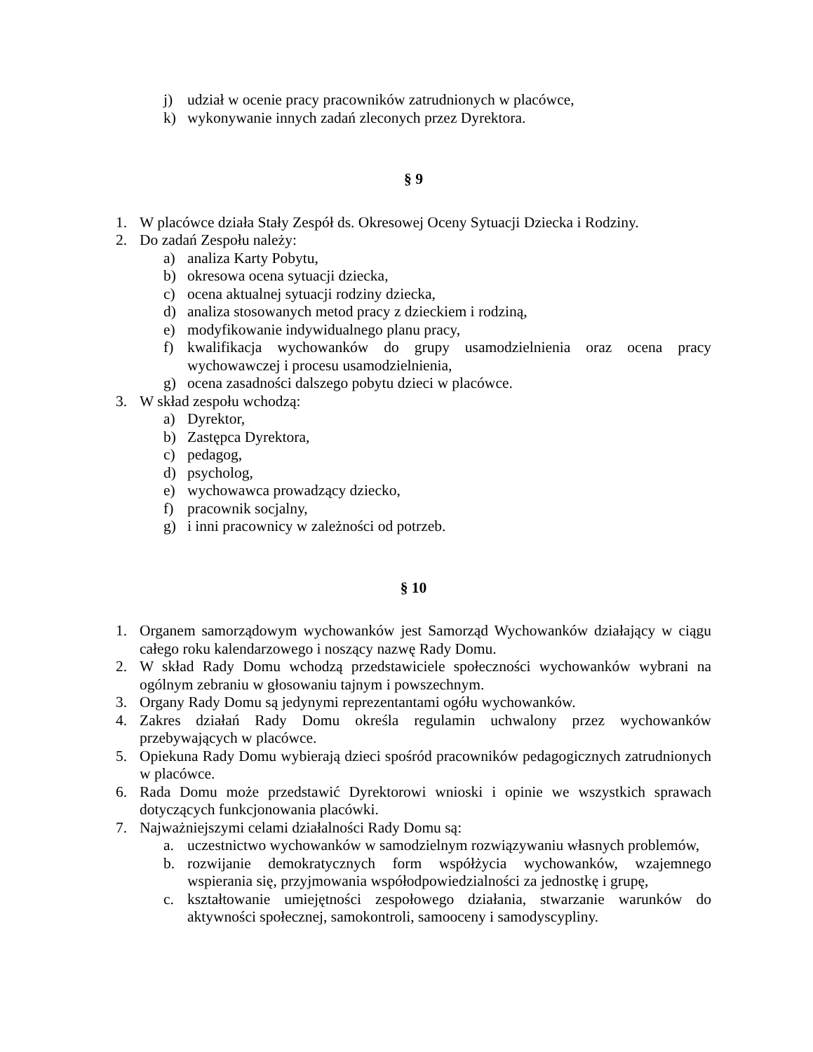j) udział w ocenie pracy pracowników zatrudnionych w placówce,
k) wykonywanie innych zadań zleconych przez Dyrektora.
§ 9
1. W placówce działa Stały Zespół ds. Okresowej Oceny Sytuacji Dziecka i Rodziny.
2. Do zadań Zespołu należy:
a) analiza Karty Pobytu,
b) okresowa ocena sytuacji dziecka,
c) ocena aktualnej sytuacji rodziny dziecka,
d) analiza stosowanych metod pracy z dzieckiem i rodziną,
e) modyfikowanie indywidualnego planu pracy,
f) kwalifikacja wychowanków do grupy usamodzielnienia oraz ocena pracy wychowawczej i procesu usamodzielnienia,
g) ocena zasadności dalszego pobytu dzieci w placówce.
3. W skład zespołu wchodzą:
a) Dyrektor,
b) Zastępca Dyrektora,
c) pedagog,
d) psycholog,
e) wychowawca prowadzący dziecko,
f) pracownik socjalny,
g) i inni pracownicy w zależności od potrzeb.
§ 10
1. Organem samorządowym wychowanków jest Samorząd Wychowanków działający w ciągu całego roku kalendarzowego i noszący nazwę Rady Domu.
2. W skład Rady Domu wchodzą przedstawiciele społeczności wychowanków wybrani na ogólnym zebraniu w głosowaniu tajnym i powszechnym.
3. Organy Rady Domu są jedynymi reprezentantami ogółu wychowanków.
4. Zakres działań Rady Domu określa regulamin uchwalony przez wychowanków przebywających w placówce.
5. Opiekuna Rady Domu wybierają dzieci spośród pracowników pedagogicznych zatrudnionych w placówce.
6. Rada Domu może przedstawić Dyrektorowi wnioski i opinie we wszystkich sprawach dotyczących funkcjonowania placówki.
7. Najważniejszymi celami działalności Rady Domu są:
a. uczestnictwo wychowanków w samodzielnym rozwiązywaniu własnych problemów,
b. rozwijanie demokratycznych form współżycia wychowanków, wzajemnego wspierania się, przyjmowania współodpowiedzialności za jednostkę i grupę,
c. kształtowanie umiejętności zespołowego działania, stwarzanie warunków do aktywności społecznej, samokontroli, samooceny i samodyscypliny.